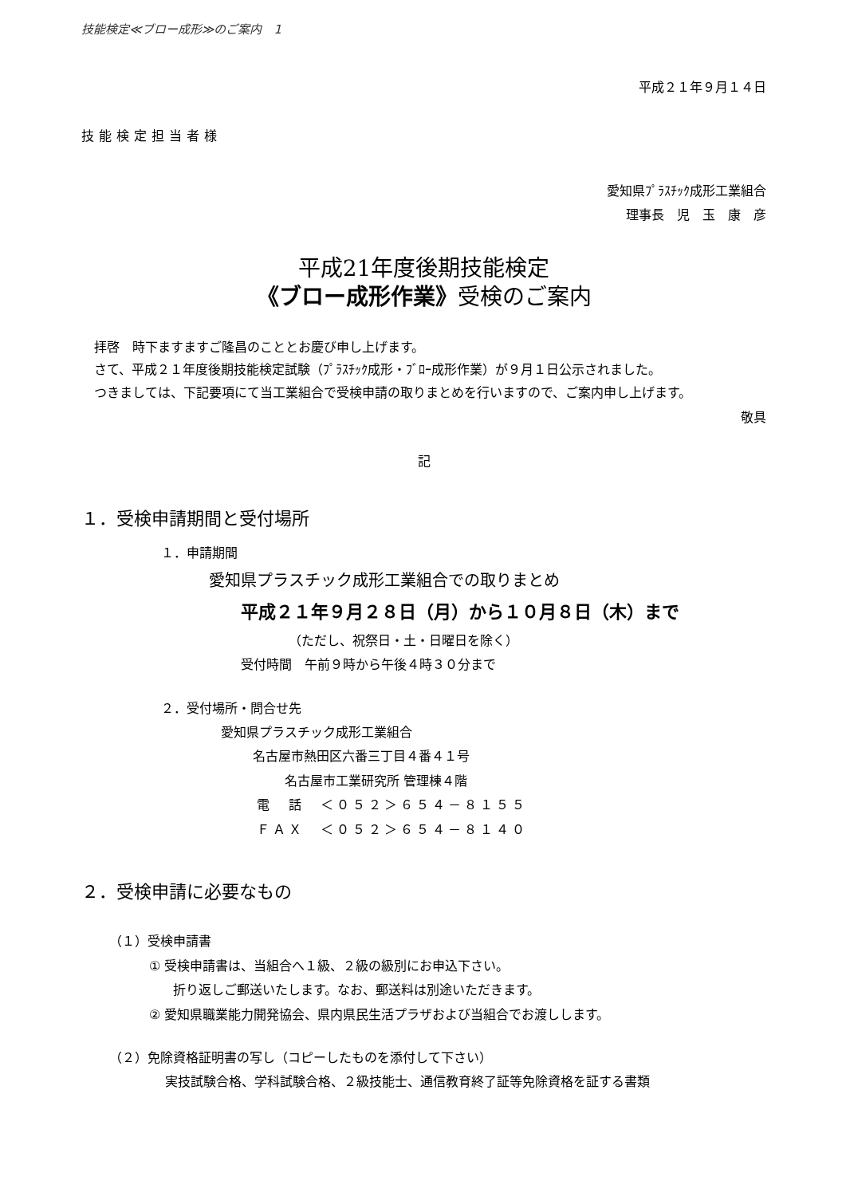技能検定≪ブロー成形≫のご案内　1
平成２１年９月１４日
技能検定担当者様
愛知県ﾌﾟﾗｽﾁｯｸ成形工業組合
理事長　児　玉　康　彦
平成21年度後期技能検定
《ブロー成形作業》受検のご案内
拝啓　時下ますますご隆昌のこととお慶び申し上げます。
さて、平成２１年度後期技能検定試験（ﾌﾟﾗｽﾁｯｸ成形・ﾌﾞﾛｰ成形作業）が９月１日公示されました。
つきましては、下記要項にて当工業組合で受検申請の取りまとめを行いますので、ご案内申し上げます。
敬具
記
１．受検申請期間と受付場所
１．申請期間
愛知県プラスチック成形工業組合での取りまとめ
平成２１年９月２８日（月）から１０月８日（木）まで
（ただし、祝祭日・土・日曜日を除く）
受付時間　午前９時から午後４時３０分まで
２．受付場所・問合せ先
愛知県プラスチック成形工業組合
名古屋市熱田区六番三丁目４番４１号
名古屋市工業研究所 管理棟４階
電　話　＜０５２＞６５４－８１５５
ＦＡＸ　＜０５２＞６５４－８１４０
２．受検申請に必要なもの
（１）受検申請書
① 受検申請書は、当組合へ１級、２級の級別にお申込下さい。
折り返しご郵送いたします。なお、郵送料は別途いただきます。
② 愛知県職業能力開発協会、県内県民生活プラザおよび当組合でお渡しします。
（２）免除資格証明書の写し（コピーしたものを添付して下さい）
実技試験合格、学科試験合格、２級技能士、通信教育終了証等免除資格を証する書類